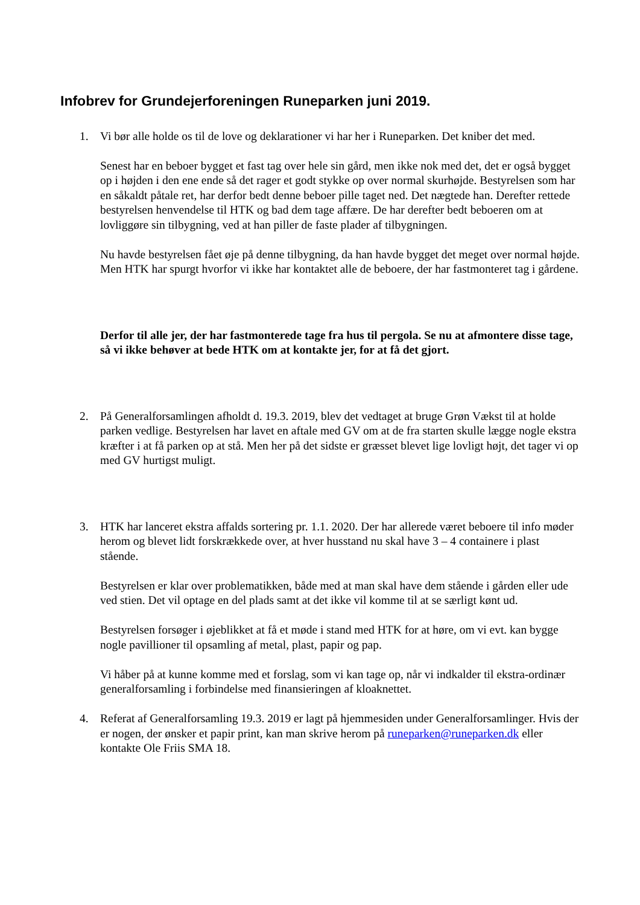Infobrev for Grundejerforeningen Runeparken juni 2019.
1. Vi bør alle holde os til de love og deklarationer vi har her i Runeparken. Det kniber det med.
Senest har en beboer bygget et fast tag over hele sin gård, men ikke nok med det, det er også bygget op i højden i den ene ende så det rager et godt stykke op over normal skurhøjde. Bestyrelsen som har en såkaldt påtale ret, har derfor bedt denne beboer pille taget ned. Det nægtede han. Derefter rettede bestyrelsen henvendelse til HTK og bad dem tage affære. De har derefter bedt beboeren om at lovliggøre sin tilbygning, ved at han piller de faste plader af tilbygningen.
Nu havde bestyrelsen fået øje på denne tilbygning, da han havde bygget det meget over normal højde. Men HTK har spurgt hvorfor vi ikke har kontaktet alle de beboere, der har fastmonteret tag i gårdene.
Derfor til alle jer, der har fastmonterede tage fra hus til pergola. Se nu at afmontere disse tage, så vi ikke behøver at bede HTK om at kontakte jer, for at få det gjort.
2. På Generalforsamlingen afholdt d. 19.3. 2019, blev det vedtaget at bruge Grøn Vækst til at holde parken vedlige. Bestyrelsen har lavet en aftale med GV om at de fra starten skulle lægge nogle ekstra kræfter i at få parken op at stå. Men her på det sidste er græsset blevet lige lovligt højt, det tager vi op med GV hurtigst muligt.
3. HTK har lanceret ekstra affalds sortering pr. 1.1. 2020. Der har allerede været beboere til info møder herom og blevet lidt forskrækkede over, at hver husstand nu skal have 3 – 4 containere i plast stående.
Bestyrelsen er klar over problematikken, både med at man skal have dem stående i gården eller ude ved stien. Det vil optage en del plads samt at det ikke vil komme til at se særligt kønt ud.
Bestyrelsen forsøger i øjeblikket at få et møde i stand med HTK for at høre, om vi evt. kan bygge nogle pavillioner til opsamling af metal, plast, papir og pap.
Vi håber på at kunne komme med et forslag, som vi kan tage op, når vi indkalder til ekstra-ordinær generalforsamling i forbindelse med finansieringen af kloaknettet.
4. Referat af Generalforsamling 19.3. 2019 er lagt på hjemmesiden under Generalforsamlinger. Hvis der er nogen, der ønsker et papir print, kan man skrive herom på runeparken@runeparken.dk eller kontakte Ole Friis SMA 18.